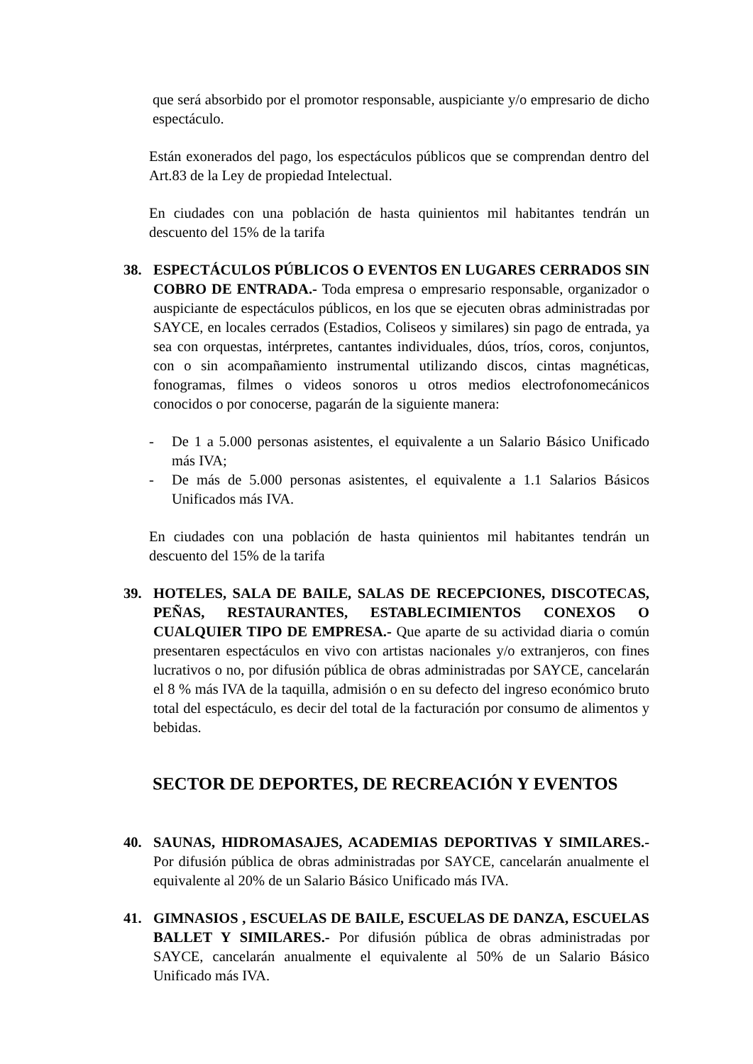que será absorbido por el promotor responsable, auspiciante y/o empresario de dicho espectáculo.
Están exonerados del pago, los espectáculos públicos que se comprendan dentro del Art.83 de la Ley de propiedad Intelectual.
En ciudades con una población de hasta quinientos mil habitantes tendrán un descuento del 15% de la tarifa
38. ESPECTÁCULOS PÚBLICOS O EVENTOS EN LUGARES CERRADOS SIN COBRO DE ENTRADA.- Toda empresa o empresario responsable, organizador o auspiciante de espectáculos públicos, en los que se ejecuten obras administradas por SAYCE, en locales cerrados (Estadios, Coliseos y similares) sin pago de entrada, ya sea con orquestas, intérpretes, cantantes individuales, dúos, tríos, coros, conjuntos, con o sin acompañamiento instrumental utilizando discos, cintas magnéticas, fonogramas, filmes o videos sonoros u otros medios electrofonomecánicos conocidos o por conocerse, pagarán de la siguiente manera:
- De 1 a 5.000 personas asistentes, el equivalente a un Salario Básico Unificado más IVA;
- De más de 5.000 personas asistentes, el equivalente a 1.1 Salarios Básicos Unificados más IVA.
En ciudades con una población de hasta quinientos mil habitantes tendrán un descuento del 15% de la tarifa
39. HOTELES, SALA DE BAILE, SALAS DE RECEPCIONES, DISCOTECAS, PEÑAS, RESTAURANTES, ESTABLECIMIENTOS CONEXOS O CUALQUIER TIPO DE EMPRESA.- Que aparte de su actividad diaria o común presentaren espectáculos en vivo con artistas nacionales y/o extranjeros, con fines lucrativos o no, por difusión pública de obras administradas por SAYCE, cancelarán el 8 % más IVA de la taquilla, admisión o en su defecto del ingreso económico bruto total del espectáculo, es decir del total de la facturación por consumo de alimentos y bebidas.
SECTOR DE DEPORTES, DE RECREACIÓN Y EVENTOS
40. SAUNAS, HIDROMASAJES, ACADEMIAS DEPORTIVAS Y SIMILARES.- Por difusión pública de obras administradas por SAYCE, cancelarán anualmente el equivalente al 20% de un Salario Básico Unificado más IVA.
41. GIMNASIOS , ESCUELAS DE BAILE, ESCUELAS DE DANZA, ESCUELAS BALLET Y SIMILARES.- Por difusión pública de obras administradas por SAYCE, cancelarán anualmente el equivalente al 50% de un Salario Básico Unificado más IVA.